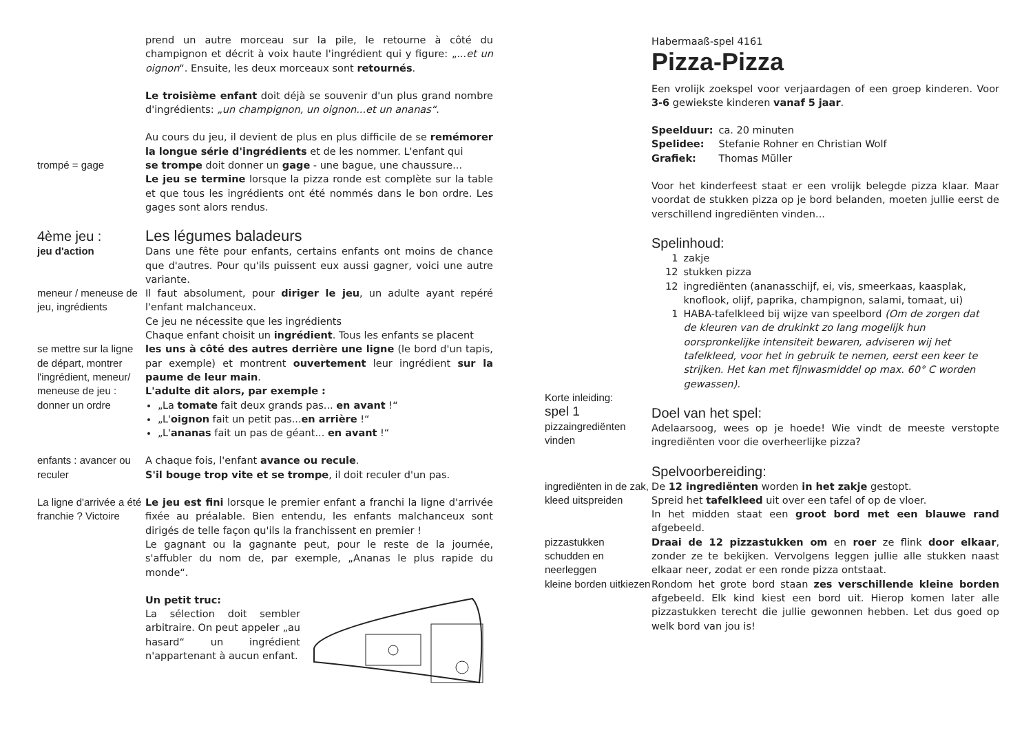prend un autre morceau sur la pile, le retourne à côté du champignon et décrit à voix haute l'ingrédient qui y figure: „...et un oignon“. Ensuite, les deux morceaux sont retournés.
Le troisième enfant doit déjà se souvenir d'un plus grand nombre d'ingrédients: „un champignon, un oignon...et un ananas“.
Au cours du jeu, il devient de plus en plus difficile de se remémorer la longue série d'ingrédients et de les nommer. L'enfant qui
trompé = gage se trompe doit donner un gage - une bague, une chaussure...
Le jeu se termine lorsque la pizza ronde est complète sur la table et que tous les ingrédients ont été nommés dans le bon ordre. Les gages sont alors rendus.
4ème jeu :
jeu d'action
Les légumes baladeurs
Dans une fête pour enfants, certains enfants ont moins de chance que d'autres. Pour qu'ils puissent eux aussi gagner, voici une autre variante.
meneur / meneuse de jeu, ingrédients
Il faut absolument, pour diriger le jeu, un adulte ayant repéré l'enfant malchanceux.
Ce jeu ne nécessite que les ingrédients
Chaque enfant choisit un ingrédient. Tous les enfants se placent
se mettre sur la ligne de départ, montrer l'ingrédient, meneur/ meneuse de jeu : donner un ordre
les uns à côté des autres derrière une ligne (le bord d'un tapis, par exemple) et montrent ouvertement leur ingrédient sur la paume de leur main.
L'adulte dit alors, par exemple :
„La tomate fait deux grands pas... en avant !“
„L'oignon fait un petit pas...en arrière !“
„L'ananas fait un pas de géant... en avant !“
enfants : avancer ou reculer
A chaque fois, l'enfant avance ou recule.
S'il bouge trop vite et se trompe, il doit reculer d'un pas.
La ligne d'arrivée a été franchie ? Victoire
Le jeu est fini lorsque le premier enfant a franchi la ligne d'arrivée fixée au préalable. Bien entendu, les enfants malchanceux sont dirigés de telle façon qu'ils la franchissent en premier !
Le gagnant ou la gagnante peut, pour le reste de la journée, s'affubler du nom de, par exemple, „Ananas le plus rapide du monde“.
Un petit truc:
La sélection doit sembler arbitraire. On peut appeler „au hasard“ un ingrédient n'appartenant à aucun enfant.
Habermaaß-spel 4161
Pizza-Pizza
Een vrolijk zoekspel voor verjaardagen of een groep kinderen. Voor 3-6 gewiekste kinderen vanaf 5 jaar.
| Speelduur: | ca. 20 minuten |
| Spelidee: | Stefanie Rohner en Christian Wolf |
| Grafiek: | Thomas Müller |
Voor het kinderfeest staat er een vrolijk belegde pizza klaar. Maar voordat de stukken pizza op je bord belanden, moeten jullie eerst de verschillend ingrediënten vinden...
Spelinhoud:
| 1 | zakje |
| 12 | stukken pizza |
| 12 | ingrediënten (ananasschijf, ei, vis, smeerkaas, kaasplak, knoflook, olijf, paprika, champignon, salami, tomaat, ui) |
| 1 | HABA-tafelkleed bij wijze van speelbord (Om de zorgen dat de kleuren van de drukinkt zo lang mogelijk hun oorspronkelijke intensiteit bewaren, adviseren wij het tafelkleed, voor het in gebruik te nemen, eerst een keer te strijken. Het kan met fijnwasmiddel op max. 60° C worden gewassen). |
Korte inleiding:
spel 1
pizzaingrediënten vinden
Doel van het spel:
Adelaarsoog, wees op je hoede! Wie vindt de meeste verstopte ingrediënten voor die overheerlijke pizza?
Spelvoorbereiding:
ingrediënten in de zak, kleed uitspreiden
De 12 ingrediënten worden in het zakje gestopt.
Spreid het tafelkleed uit over een tafel of op de vloer.
In het midden staat een groot bord met een blauwe rand afgebeeld.
pizzastukken schudden en neerleggen
Draai de 12 pizzastukken om en roer ze flink door elkaar, zonder ze te bekijken. Vervolgens leggen jullie alle stukken naast elkaar neer, zodat er een ronde pizza ontstaat.
kleine borden uitkiezen
Rondom het grote bord staan zes verschillende kleine borden afgebeeld. Elk kind kiest een bord uit. Hierop komen later alle pizzastukken terecht die jullie gewonnen hebben. Let dus goed op welk bord van jou is!